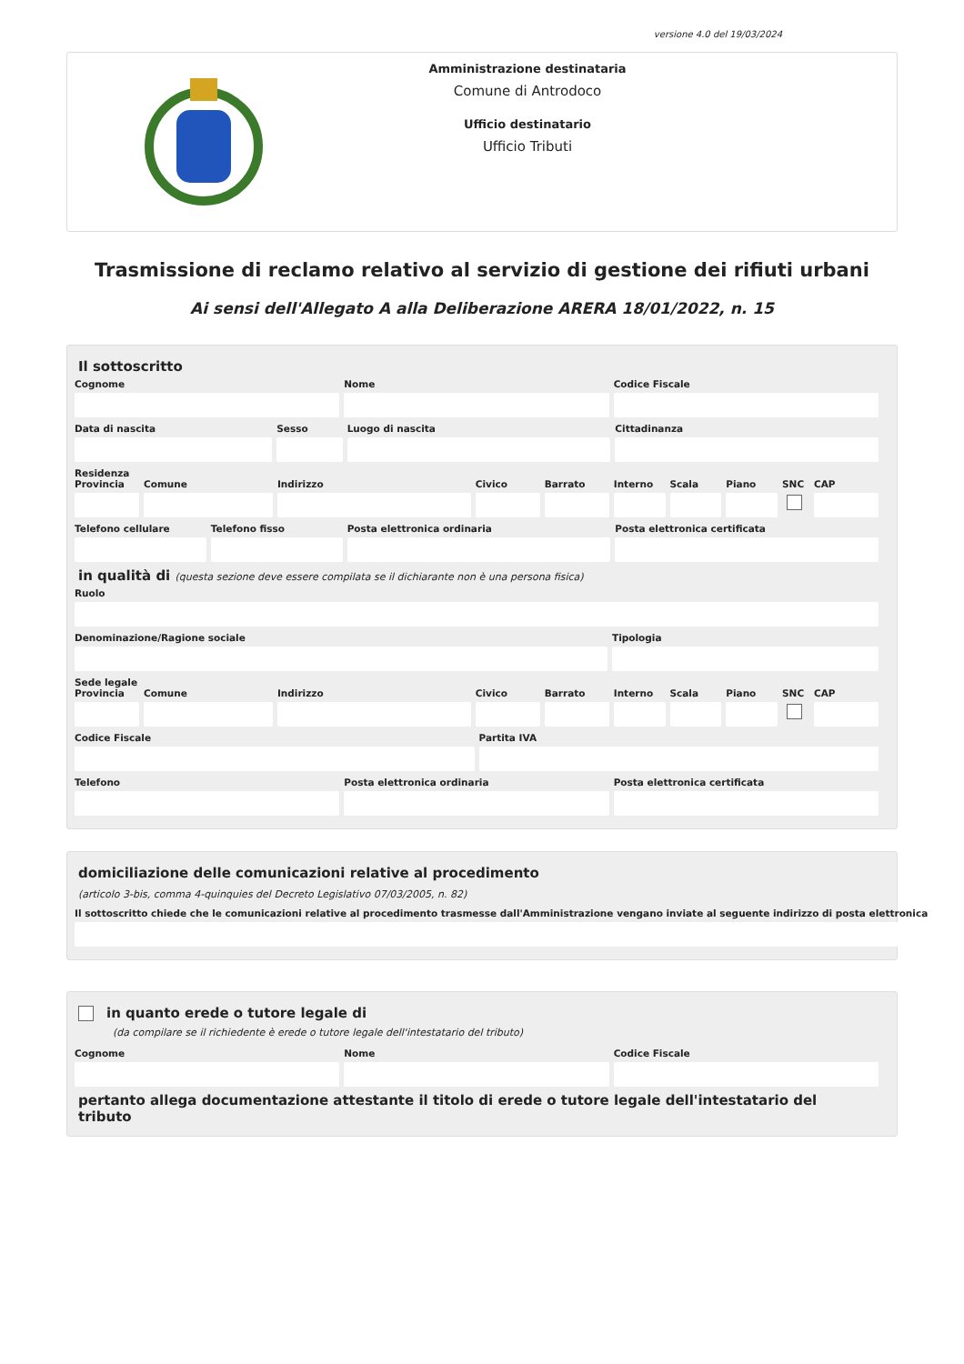versione 4.0 del 19/03/2024
Amministrazione destinataria
Comune di Antrodoco
Ufficio destinatario
Ufficio Tributi
Trasmissione di reclamo relativo al servizio di gestione dei rifiuti urbani
Ai sensi dell'Allegato A alla Deliberazione ARERA 18/01/2022, n. 15
Il sottoscritto
Cognome Nome Codice Fiscale
Data di nascita Sesso Luogo di nascita Cittadinanza
Residenza
Provincia Comune Indirizzo Civico Barrato Interno Scala Piano SNC CAP
Telefono cellulare Telefono fisso Posta elettronica ordinaria Posta elettronica certificata
in qualità di (questa sezione deve essere compilata se il dichiarante non è una persona fisica)
Ruolo
Denominazione/Ragione sociale Tipologia
Sede legale
Provincia Comune Indirizzo Civico Barrato Interno Scala Piano SNC CAP
Codice Fiscale Partita IVA
Telefono Posta elettronica ordinaria Posta elettronica certificata
domiciliazione delle comunicazioni relative al procedimento
(articolo 3-bis, comma 4-quinquies del Decreto Legislativo 07/03/2005, n. 82)
Il sottoscritto chiede che le comunicazioni relative al procedimento trasmesse dall'Amministrazione vengano inviate al seguente indirizzo di posta elettronica
in quanto erede o tutore legale di
(da compilare se il richiedente è erede o tutore legale dell'intestatario del tributo)
Cognome Nome Codice Fiscale
pertanto allega documentazione attestante il titolo di erede o tutore legale dell'intestatario del tributo